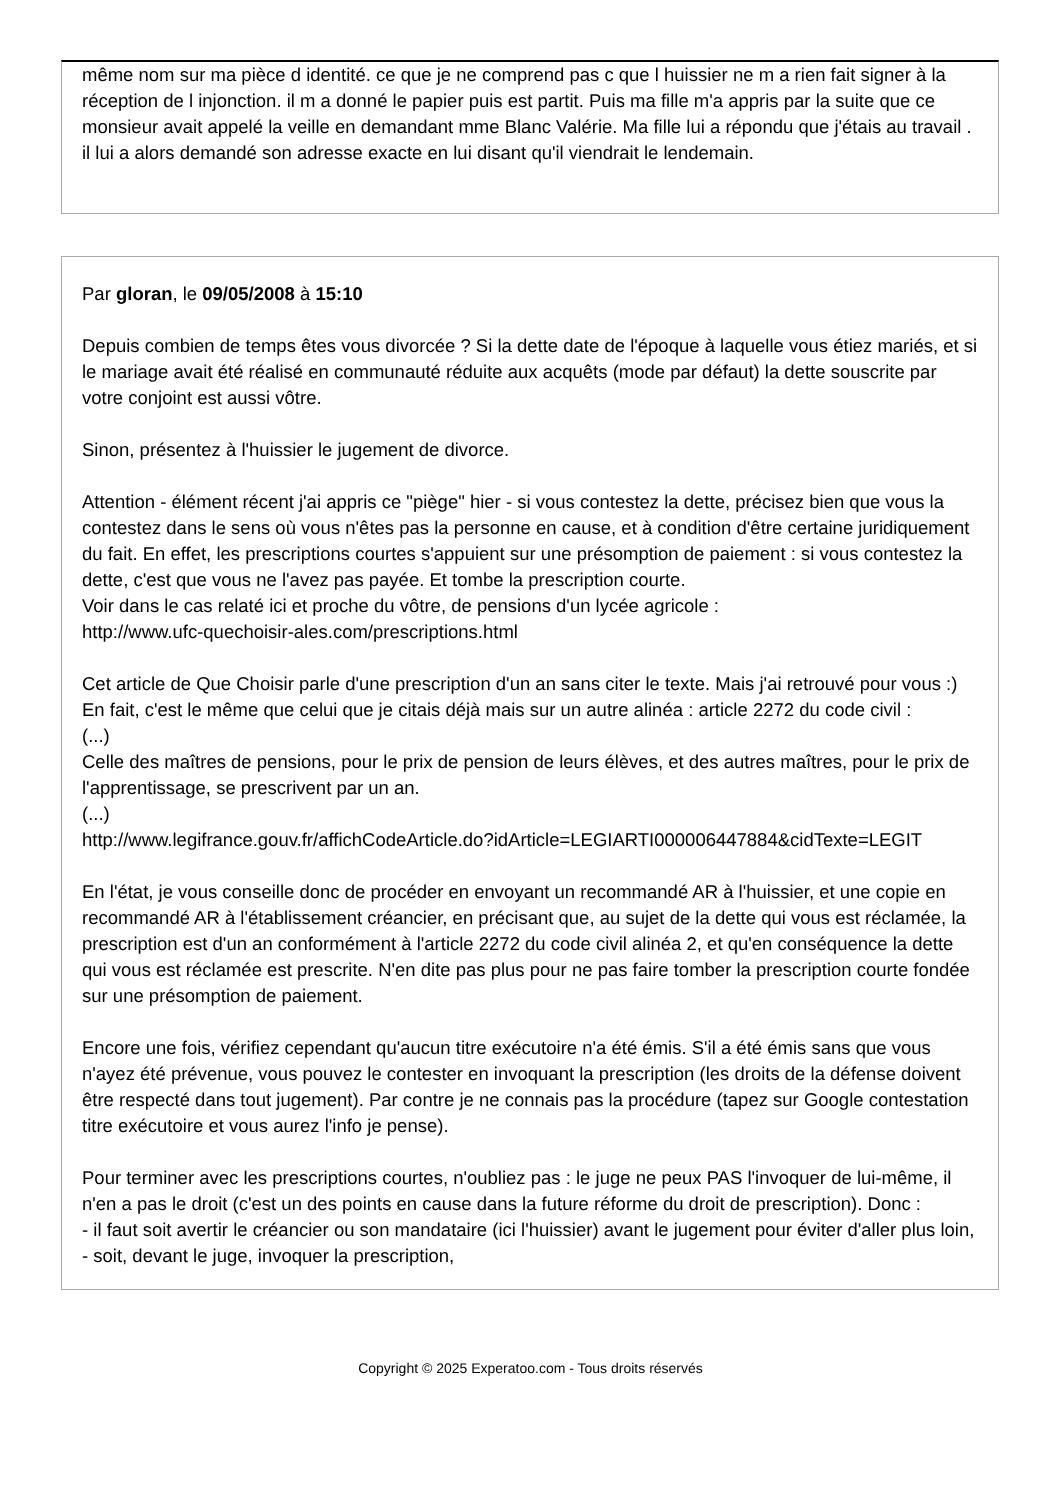même nom sur ma pièce d identité. ce que je ne comprend pas c que l huissier ne m a rien fait signer à la réception de l injonction. il m a donné le papier puis est partit. Puis ma fille m'a appris par la suite que ce monsieur avait appelé la veille en demandant mme Blanc Valérie. Ma fille lui a répondu que j'étais au travail . il lui a alors demandé son adresse exacte en lui disant qu'il viendrait le lendemain.
Par gloran, le 09/05/2008 à 15:10
Depuis combien de temps êtes vous divorcée ? Si la dette date de l'époque à laquelle vous étiez mariés, et si le mariage avait été réalisé en communauté réduite aux acquêts (mode par défaut) la dette souscrite par votre conjoint est aussi vôtre.
Sinon, présentez à l'huissier le jugement de divorce.
Attention - élément récent j'ai appris ce "piège" hier - si vous contestez la dette, précisez bien que vous la contestez dans le sens où vous n'êtes pas la personne en cause, et à condition d'être certaine juridiquement du fait. En effet, les prescriptions courtes s'appuient sur une présomption de paiement : si vous contestez la dette, c'est que vous ne l'avez pas payée. Et tombe la prescription courte.
Voir dans le cas relaté ici et proche du vôtre, de pensions d'un lycée agricole :
http://www.ufc-quechoisir-ales.com/prescriptions.html
Cet article de Que Choisir parle d'une prescription d'un an sans citer le texte. Mais j'ai retrouvé pour vous :) En fait, c'est le même que celui que je citais déjà mais sur un autre alinéa : article 2272 du code civil :
(...)
Celle des maîtres de pensions, pour le prix de pension de leurs élèves, et des autres maîtres, pour le prix de l'apprentissage, se prescrivent par un an.
(...)
http://www.legifrance.gouv.fr/affichCodeArticle.do?idArticle=LEGIARTI000006447884&cidTexte=LEGIT
En l'état, je vous conseille donc de procéder en envoyant un recommandé AR à l'huissier, et une copie en recommandé AR à l'établissement créancier, en précisant que, au sujet de la dette qui vous est réclamée, la prescription est d'un an conformément à l'article 2272 du code civil alinéa 2, et qu'en conséquence la dette qui vous est réclamée est prescrite. N'en dite pas plus pour ne pas faire tomber la prescription courte fondée sur une présomption de paiement.
Encore une fois, vérifiez cependant qu'aucun titre exécutoire n'a été émis. S'il a été émis sans que vous n'ayez été prévenue, vous pouvez le contester en invoquant la prescription (les droits de la défense doivent être respecté dans tout jugement). Par contre je ne connais pas la procédure (tapez sur Google contestation titre exécutoire et vous aurez l'info je pense).
Pour terminer avec les prescriptions courtes, n'oubliez pas : le juge ne peux PAS l'invoquer de lui-même, il n'en a pas le droit (c'est un des points en cause dans la future réforme du droit de prescription). Donc :
- il faut soit avertir le créancier ou son mandataire (ici l'huissier) avant le jugement pour éviter d'aller plus loin,
- soit, devant le juge, invoquer la prescription,
Copyright © 2025 Experatoo.com - Tous droits réservés